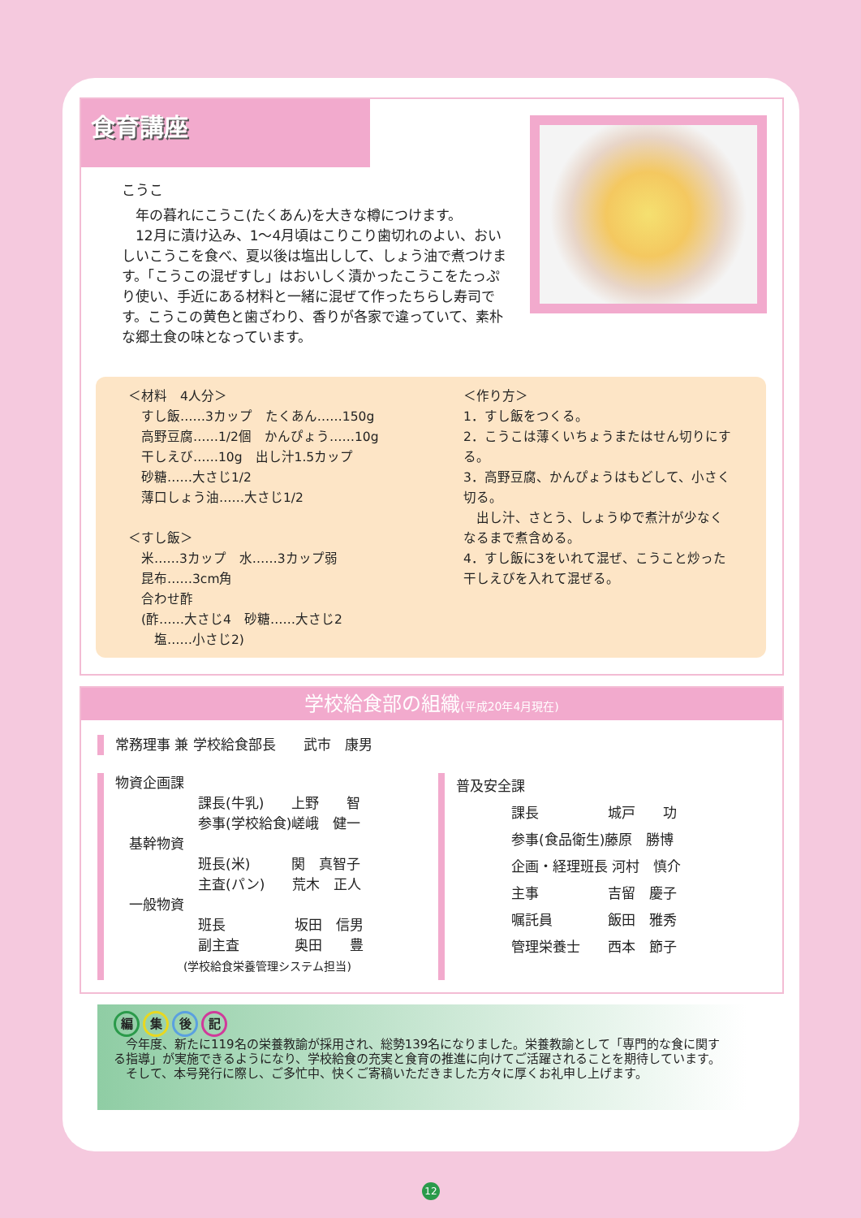食育講座
こうこ
　年の暮れにこうこ(たくあん)を大きな樽につけます。
　12月に漬け込み、1～4月頃はこりこり歯切れのよい、おいしいこうこを食べ、夏以後は塩出しして、しょう油で煮つけます。「こうこの混ぜすし」はおいしく漬かったこうこをたっぷり使い、手近にある材料と一緒に混ぜて作ったちらし寿司です。こうこの黄色と歯ざわり、香りが各家で違っていて、素朴な郷土食の味となっています。
＜材料　4人分＞
　すし飯……3カップ　たくあん……150g
　高野豆腐……1/2個　かんぴょう……10g
　干しえび……10g　出し汁1.5カップ
　砂糖……大さじ1/2
　薄口しょう油……大さじ1/2
＜すし飯＞
　米……3カップ　水……3カップ弱
　昆布……3cm角
　合わせ酢
　(酢……大さじ4　砂糖……大さじ2
　　塩……小さじ2)
＜作り方＞
1．すし飯をつくる。
2．こうこは薄くいちょうまたはせん切りにする。
3．高野豆腐、かんぴょうはもどして、小さく切る。
　出し汁、さとう、しょうゆで煮汁が少なくなるまで煮含める。
4．すし飯に3をいれて混ぜ、こうこと炒った干しえびを入れて混ぜる。
学校給食部の組織(平成20年4月現在)
常務理事 兼 学校給食部長　　武市　康男
物資企画課
　　　　　　課長(牛乳)　　上野　　智
　　　　　　参事(学校給食)嵯峨　健一
　基幹物資
　　　　　　班長(米)　　　関　真智子
　　　　　　主査(パン)　　荒木　正人
　一般物資
　　　　　　班長　　　　　坂田　信男
　　　　　　副主査　　　　奥田　　豊
　　　　　　(学校給食栄養管理システム担当)
普及安全課
　　　　課長　　　　　城戸　　功
　　　　参事(食品衛生)藤原　勝博
　　　　企画・経理班長 河村　慎介
　　　　主事　　　　　吉留　慶子
　　　　嘱託員　　　　飯田　雅秀
　　　　管理栄養士　　西本　節子
編集後記
　今年度、新たに119名の栄養教諭が採用され、総勢139名になりました。栄養教諭として「専門的な食に関する指導」が実施できるようになり、学校給食の充実と食育の推進に向けてご活躍されることを期待しています。
　そして、本号発行に際し、ご多忙中、快くご寄稿いただきました方々に厚くお礼申し上げます。
12